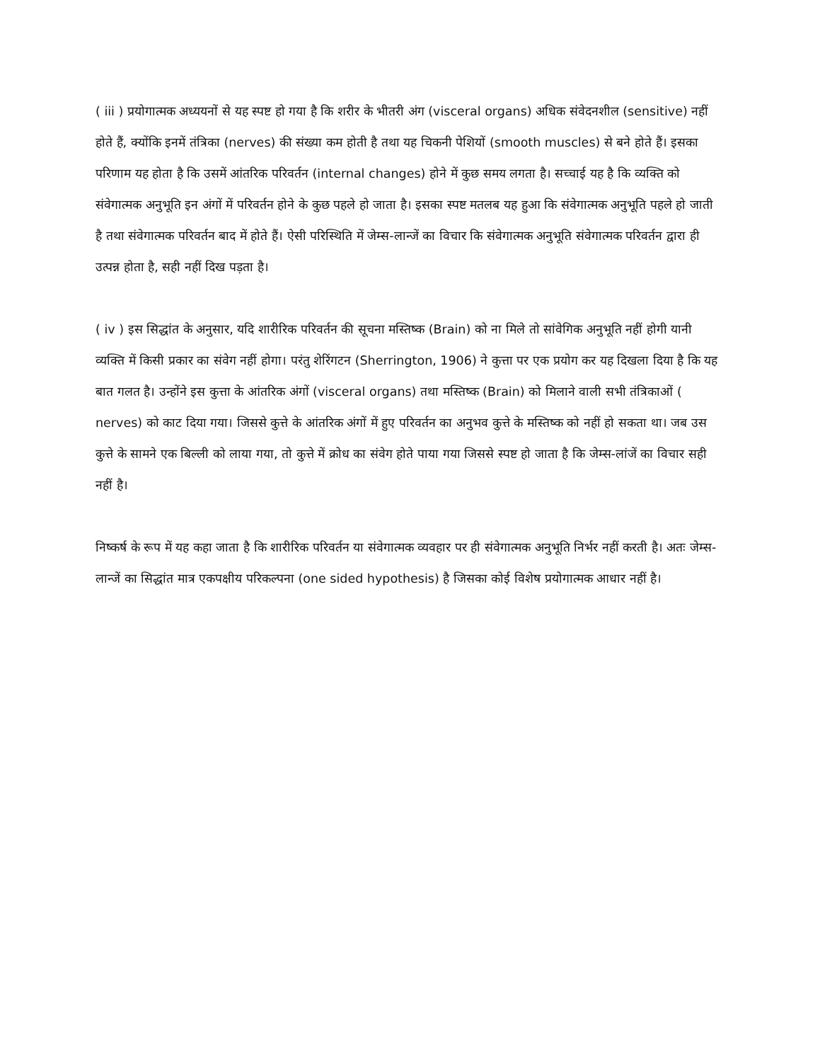( iii ) प्रयोगात्मक अध्ययनों से यह स्पष्ट हो गया है कि शरीर के भीतरी अंग (visceral organs) अधिक संवेदनशील (sensitive) नहीं होते हैं, क्योंकि इनमें तंत्रिका (nerves) की संख्या कम होती है तथा यह चिकनी पेशियों (smooth muscles) से बने होते हैं। इसका परिणाम यह होता है कि उसमें आंतरिक परिवर्तन (internal changes) होने में कुछ समय लगता है। सच्चाई यह है कि व्यक्ति को संवेगात्मक अनुभूति इन अंगों में परिवर्तन होने के कुछ पहले हो जाता है। इसका स्पष्ट मतलब यह हुआ कि संवेगात्मक अनुभूति पहले हो जाती है तथा संवेगात्मक परिवर्तन बाद में होते हैं। ऐसी परिस्थिति में जेम्स-लान्जें का विचार कि संवेगात्मक अनुभूति संवेगात्मक परिवर्तन द्वारा ही उत्पन्न होता है, सही नहीं दिख पड़ता है।
( iv ) इस सिद्धांत के अनुसार, यदि शारीरिक परिवर्तन की सूचना मस्तिष्क (Brain) को ना मिले तो सांवेगिक अनुभूति नहीं होगी यानी व्यक्ति में किसी प्रकार का संवेग नहीं होगा। परंतु शेरिंगटन (Sherrington, 1906) ने कुत्ता पर एक प्रयोग कर यह दिखला दिया है कि यह बात गलत है। उन्होंने इस कुत्ता के आंतरिक अंगों (visceral organs) तथा मस्तिष्क (Brain) को मिलाने वाली सभी तंत्रिकाओं ( nerves) को काट दिया गया। जिससे कुत्ते के आंतरिक अंगों में हुए परिवर्तन का अनुभव कुत्ते के मस्तिष्क को नहीं हो सकता था। जब उस कुत्ते के सामने एक बिल्ली को लाया गया, तो कुत्ते में क्रोध का संवेग होते पाया गया जिससे स्पष्ट हो जाता है कि जेम्स-लांजें का विचार सही नहीं है।
निष्कर्ष के रूप में यह कहा जाता है कि शारीरिक परिवर्तन या संवेगात्मक व्यवहार पर ही संवेगात्मक अनुभूति निर्भर नहीं करती है। अतः जेम्स-लान्जें का सिद्धांत मात्र एकपक्षीय परिकल्पना (one sided hypothesis) है जिसका कोई विशेष प्रयोगात्मक आधार नहीं है।